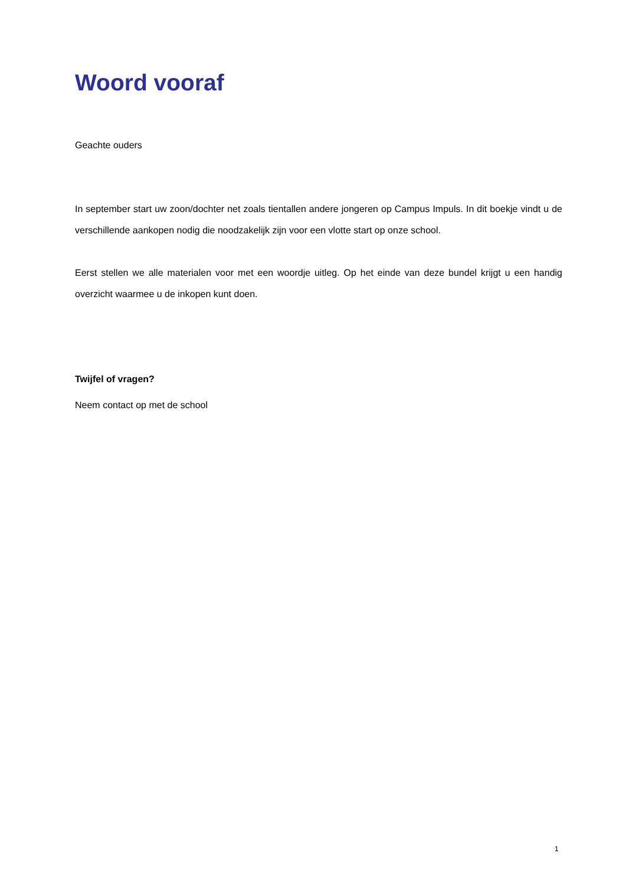Woord vooraf
Geachte ouders
In september start uw zoon/dochter net zoals tientallen andere jongeren op Campus Impuls. In dit boekje vindt u de verschillende aankopen nodig die noodzakelijk zijn voor een vlotte start op onze school.
Eerst stellen we alle materialen voor met een woordje uitleg. Op het einde van deze bundel krijgt u een handig overzicht waarmee u de inkopen kunt doen.
Twijfel of vragen?
Neem contact op met de school
1